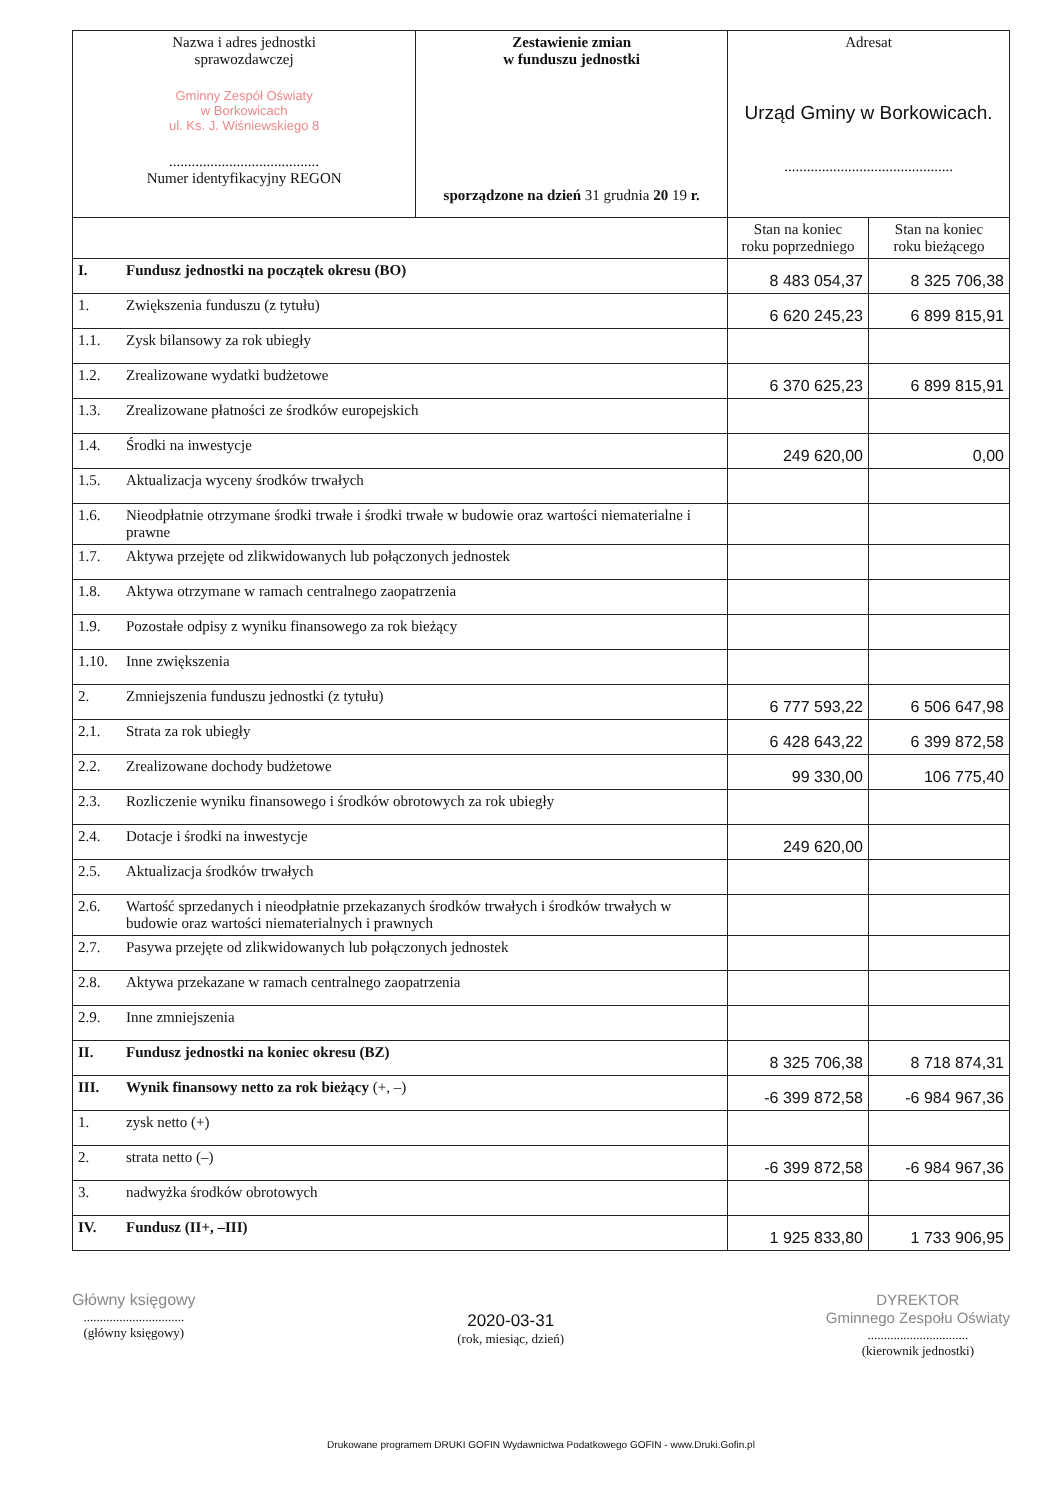| Nazwa i adres jednostki sprawozdawczej Gminny Zespół Oświaty w Borkowicach ul. Ks. J. Wiśniewskiego 8 ........................................ Numer identyfikacyjny REGON | | Zestawienie zmian w funduszu jednostki sporządzone na dzień 31 grudnia 20 19 r. | Adresat Urząd Gminy w Borkowicach. ............................................. | |
| | | | Stan na koniec roku poprzedniego | Stan na koniec roku bieżącego |
| I. | Fundusz jednostki na początek okresu (BO) | | 8 483 054,37 | 8 325 706,38 |
| 1. | Zwiększenia funduszu (z tytułu) | | 6 620 245,23 | 6 899 815,91 |
| 1.1. | Zysk bilansowy za rok ubiegły | | | |
| 1.2. | Zrealizowane wydatki budżetowe | | 6 370 625,23 | 6 899 815,91 |
| 1.3. | Zrealizowane płatności ze środków europejskich | | | |
| 1.4. | Środki na inwestycje | | 249 620,00 | 0,00 |
| 1.5. | Aktualizacja wyceny środków trwałych | | | |
| 1.6. | Nieodpłatnie otrzymane środki trwałe i środki trwałe w budowie oraz wartości niematerialne i prawne | | | |
| 1.7. | Aktywa przejęte od zlikwidowanych lub połączonych jednostek | | | |
| 1.8. | Aktywa otrzymane w ramach centralnego zaopatrzenia | | | |
| 1.9. | Pozostałe odpisy z wyniku finansowego za rok bieżący | | | |
| 1.10. | Inne zwiększenia | | | |
| 2. | Zmniejszenia funduszu jednostki (z tytułu) | | 6 777 593,22 | 6 506 647,98 |
| 2.1. | Strata za rok ubiegły | | 6 428 643,22 | 6 399 872,58 |
| 2.2. | Zrealizowane dochody budżetowe | | 99 330,00 | 106 775,40 |
| 2.3. | Rozliczenie wyniku finansowego i środków obrotowych za rok ubiegły | | | |
| 2.4. | Dotacje i środki na inwestycje | | 249 620,00 | |
| 2.5. | Aktualizacja środków trwałych | | | |
| 2.6. | Wartość sprzedanych i nieodpłatnie przekazanych środków trwałych i środków trwałych w budowie oraz wartości niematerialnych i prawnych | | | |
| 2.7. | Pasywa przejęte od zlikwidowanych lub połączonych jednostek | | | |
| 2.8. | Aktywa przekazane w ramach centralnego zaopatrzenia | | | |
| 2.9. | Inne zmniejszenia | | | |
| II. | Fundusz jednostki na koniec okresu (BZ) | | 8 325 706,38 | 8 718 874,31 |
| III. | Wynik finansowy netto za rok bieżący (+, –) | | -6 399 872,58 | -6 984 967,36 |
| 1. | zysk netto (+) | | | |
| 2. | strata netto (–) | | -6 399 872,58 | -6 984 967,36 |
| 3. | nadwyżka środków obrotowych | | | |
| IV. | Fundusz (II+, –III) | | 1 925 833,80 | 1 733 906,95 |
Główny księgowy
...............................
(główny księgowy)
2020-03-31
(rok, miesiąc, dzień)
DYREKTOR
Gminnego Zespołu Oświaty
...............................
(kierownik jednostki)
Drukowane programem DRUKI GOFIN Wydawnictwa Podatkowego GOFIN - www.Druki.Gofin.pl